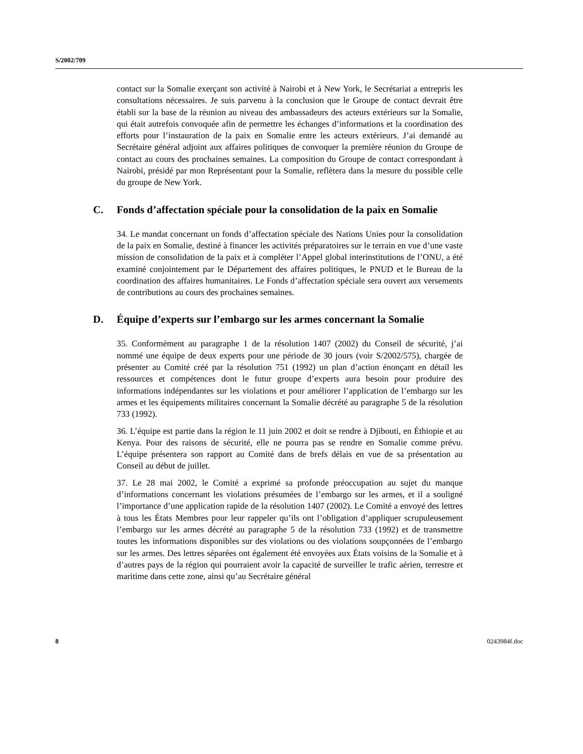S/2002/709
contact sur la Somalie exerçant son activité à Nairobi et à New York, le Secrétariat a entrepris les consultations nécessaires. Je suis parvenu à la conclusion que le Groupe de contact devrait être établi sur la base de la réunion au niveau des ambassadeurs des acteurs extérieurs sur la Somalie, qui était autrefois convoquée afin de permettre les échanges d’informations et la coordination des efforts pour l’instauration de la paix en Somalie entre les acteurs extérieurs. J’ai demandé au Secrétaire général adjoint aux affaires politiques de convoquer la première réunion du Groupe de contact au cours des prochaines semaines. La composition du Groupe de contact correspondant à Nairobi, présidé par mon Représentant pour la Somalie, reflètera dans la mesure du possible celle du groupe de New York.
C. Fonds d’affectation spéciale pour la consolidation de la paix en Somalie
34. Le mandat concernant un fonds d’affectation spéciale des Nations Unies pour la consolidation de la paix en Somalie, destiné à financer les activités préparatoires sur le terrain en vue d’une vaste mission de consolidation de la paix et à compléter l’Appel global interinstitutions de l’ONU, a été examiné conjointement par le Département des affaires politiques, le PNUD et le Bureau de la coordination des affaires humanitaires. Le Fonds d’affectation spéciale sera ouvert aux versements de contributions au cours des prochaines semaines.
D. Équipe d’experts sur l’embargo sur les armes concernant la Somalie
35. Conformément au paragraphe 1 de la résolution 1407 (2002) du Conseil de sécurité, j’ai nommé une équipe de deux experts pour une période de 30 jours (voir S/2002/575), chargée de présenter au Comité créé par la résolution 751 (1992) un plan d’action énonçant en détail les ressources et compétences dont le futur groupe d’experts aura besoin pour produire des informations indépendantes sur les violations et pour améliorer l’application de l’embargo sur les armes et les équipements militaires concernant la Somalie décrété au paragraphe 5 de la résolution 733 (1992).
36. L’équipe est partie dans la région le 11 juin 2002 et doit se rendre à Djibouti, en Éthiopie et au Kenya. Pour des raisons de sécurité, elle ne pourra pas se rendre en Somalie comme prévu. L’équipe présentera son rapport au Comité dans de brefs délais en vue de sa présentation au Conseil au début de juillet.
37. Le 28 mai 2002, le Comité a exprimé sa profonde préoccupation au sujet du manque d’informations concernant les violations présumées de l’embargo sur les armes, et il a souligné l’importance d’une application rapide de la résolution 1407 (2002). Le Comité a envoyé des lettres à tous les États Membres pour leur rappeler qu’ils ont l’obligation d’appliquer scrupuleusement l’embargo sur les armes décrété au paragraphe 5 de la résolution 733 (1992) et de transmettre toutes les informations disponibles sur des violations ou des violations soupçonnées de l’embargo sur les armes. Des lettres séparées ont également été envoyées aux États voisins de la Somalie et à d’autres pays de la région qui pourraient avoir la capacité de surveiller le trafic aérien, terrestre et maritime dans cette zone, ainsi qu’au Secrétaire général
8 0243984f.doc